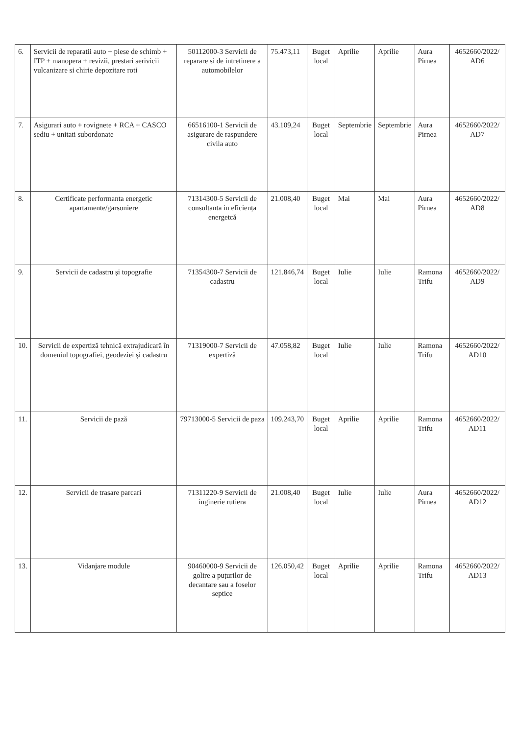| 6. | Servicii de reparatii auto + piese de schimb + ITP + manopera + revizii, prestari serivicii vulcanizare si chirie depozitare roti | 50112000-3 Servicii de reparare si de intretinere a automobilelor | 75.473,11 | Buget local | Aprilie | Aprilie | Aura Pirnea | 4652660/2022/ AD6 |
| 7. | Asigurari auto + rovignete + RCA + CASCO sediu + unitati subordonate | 66516100-1 Servicii de asigurare de raspundere civila auto | 43.109,24 | Buget local | Septembrie | Septembrie | Aura Pirnea | 4652660/2022/ AD7 |
| 8. | Certificate performanta energetic apartamente/garsoniere | 71314300-5 Servicii de consultanta in eficiența energetcă | 21.008,40 | Buget local | Mai | Mai | Aura Pirnea | 4652660/2022/ AD8 |
| 9. | Servicii de cadastru și topografie | 71354300-7 Servicii de cadastru | 121.846,74 | Buget local | Iulie | Iulie | Ramona Trifu | 4652660/2022/ AD9 |
| 10. | Servicii de expertiză tehnică extrajudicară în domeniul topografiei, geodeziei și cadastru | 71319000-7 Servicii de expertiză | 47.058,82 | Buget local | Iulie | Iulie | Ramona Trifu | 4652660/2022/ AD10 |
| 11. | Servicii de pază | 79713000-5 Servicii de paza | 109.243,70 | Buget local | Aprilie | Aprilie | Ramona Trifu | 4652660/2022/ AD11 |
| 12. | Servicii de trasare parcari | 71311220-9 Servicii de inginerie rutiera | 21.008,40 | Buget local | Iulie | Iulie | Aura Pirnea | 4652660/2022/ AD12 |
| 13. | Vidanjare module | 90460000-9 Servicii de golire a puțurilor de decantare sau a foselor septice | 126.050,42 | Buget local | Aprilie | Aprilie | Ramona Trifu | 4652660/2022/ AD13 |